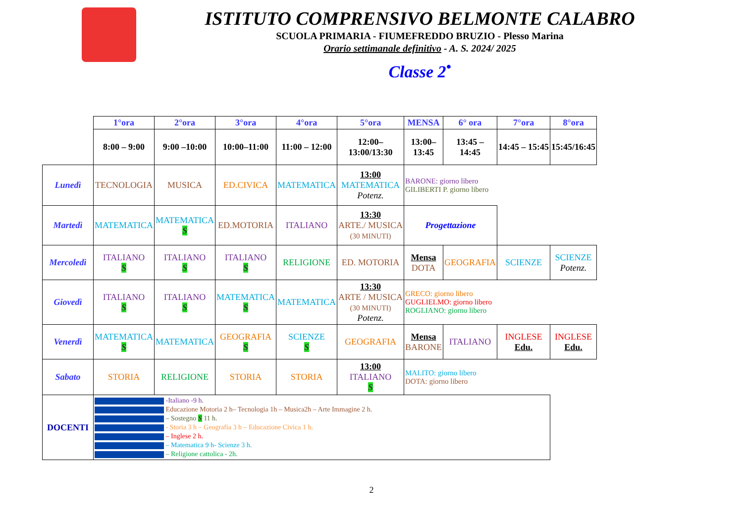ISTITUTO COMPRENSIVO BELMONTE CALABRO
SCUOLA PRIMARIA - FIUMEFREDDO BRUZIO - Plesso Marina
Orario settimanale definitivo - A. S. 2024/ 2025
Classe 2<sup>•</sup>
| | 1°ora | 2°ora | 3°ora | 4°ora | 5°ora | MENSA | 6° ora | 7°ora | 8°ora |
| --- | --- | --- | --- | --- | --- | --- | --- | --- | --- |
| | 8:00 – 9:00 | 9:00 –10:00 | 10:00–11:00 | 11:00 – 12:00 | 12:00– 13:00/13:30 | 13:00– 13:45 | 13:45 – 14:45 | 14:45 – 15:45 | 15:45/16:45 |
| Lunedì | TECNOLOGIA | MUSICA | ED.CIVICA | MATEMATICA | 13:00 MATEMATICA Potenz. | BARONE: giorno libero GILIBERTI P. giorno libero | | | |
| Martedì | MATEMATICA | MATEMATICA S | ED.MOTORIA | ITALIANO | 13:30 ARTE./ MUSICA (30 MINUTI) | Progettazione | | | |
| Mercoledì | ITALIANO S | ITALIANO S | ITALIANO S | RELIGIONE | ED. MOTORIA | Mensa DOTA | GEOGRAFIA | SCIENZE | SCIENZE Potenz. |
| Giovedì | ITALIANO S | ITALIANO S | MATEMATICA S | MATEMATICA | 13:30 ARTE / MUSICA (30 MINUTI) Potenz. | GRECO: giorno libero GUGLIELMO: giorno libero ROGLIANO: giorno libero | | | |
| Venerdì | MATEMATICA S | MATEMATICA | GEOGRAFIA S | SCIENZE S | GEOGRAFIA | Mensa BARONE | ITALIANO | INGLESE Edu. | INGLESE Edu. |
| Sabato | STORIA | RELIGIONE | STORIA | STORIA | 13:00 ITALIANO S | MALITO: giorno libero DOTA: giorno libero | | | |
| DOCENTI | -Italiano -9 h. Educazione Motoria 2 h– Tecnologia 1h – Musica2h – Arte Immagine 2 h. – Sostegno S 11 h. - Storia 3 h – Geografia 3 h – Educazione Civica 1 h. – Inglese 2 h. – Matematica 9 h- Scienze 3 h. – Religione cattolica - 2h. | | | | | | | | |
2